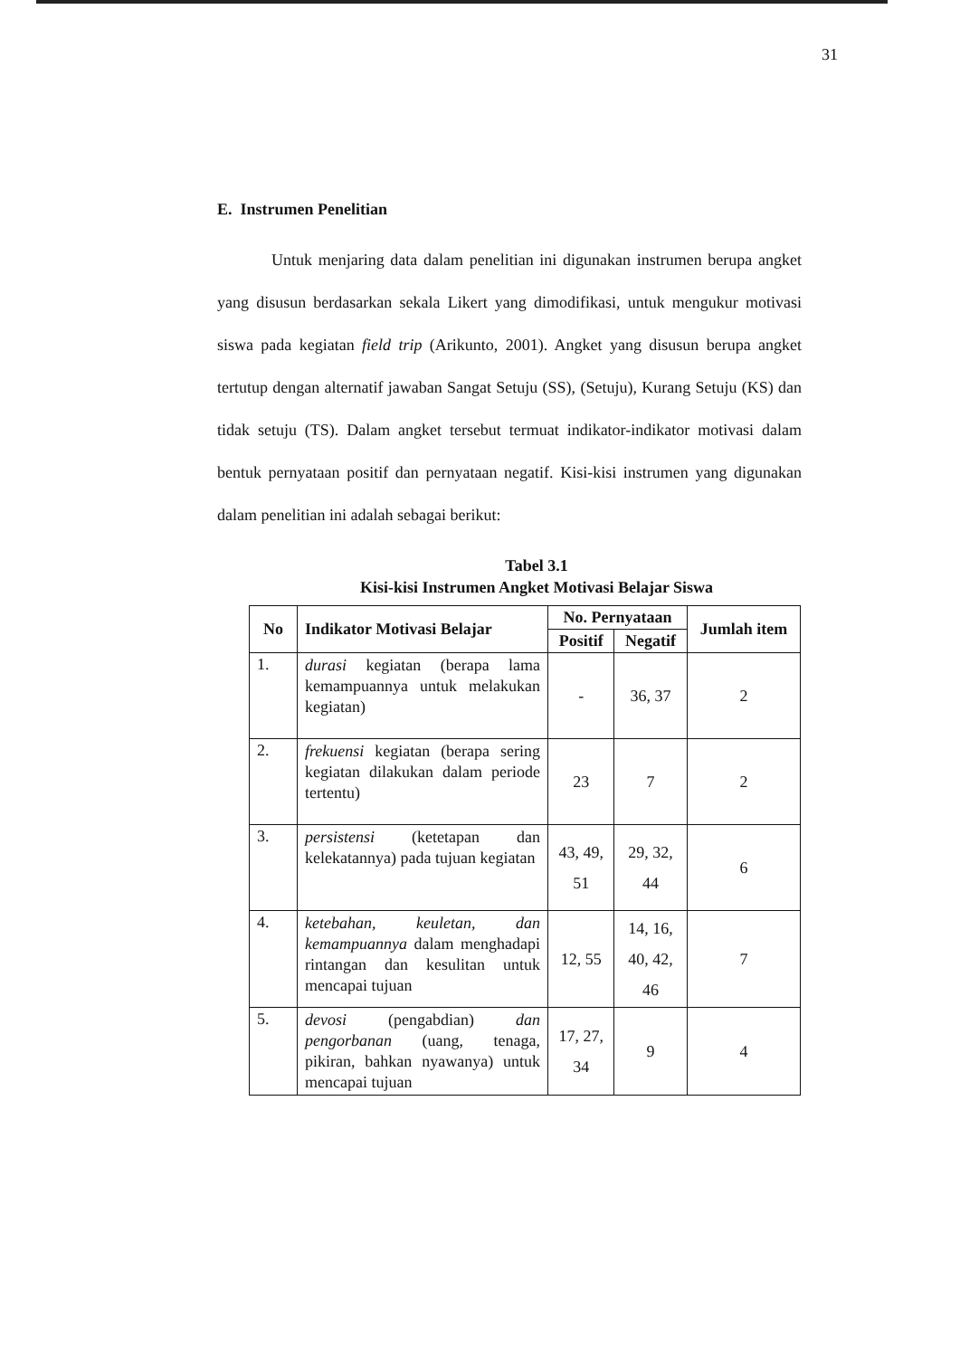31
E. Instrumen Penelitian
Untuk menjaring data dalam penelitian ini digunakan instrumen berupa angket yang disusun berdasarkan sekala Likert yang dimodifikasi, untuk mengukur motivasi siswa pada kegiatan field trip (Arikunto, 2001). Angket yang disusun berupa angket tertutup dengan alternatif jawaban Sangat Setuju (SS), (Setuju), Kurang Setuju (KS) dan tidak setuju (TS). Dalam angket tersebut termuat indikator-indikator motivasi dalam bentuk pernyataan positif dan pernyataan negatif. Kisi-kisi instrumen yang digunakan dalam penelitian ini adalah sebagai berikut:
Tabel 3.1
Kisi-kisi Instrumen Angket Motivasi Belajar Siswa
| No | Indikator Motivasi Belajar | No. Pernyataan | | Jumlah item |
| --- | --- | --- | --- | --- |
| | | Positif | Negatif | |
| 1. | durasi kegiatan (berapa lama kemampuannya untuk melakukan kegiatan) | - | 36, 37 | 2 |
| 2. | frekuensi kegiatan (berapa sering kegiatan dilakukan dalam periode tertentu) | 23 | 7 | 2 |
| 3. | persistensi (ketetapan dan kelekatannya) pada tujuan kegiatan | 43, 49, 51 | 29, 32, 44 | 6 |
| 4. | ketebahan, keuletan, dan kemampuannya dalam menghadapi rintangan dan kesulitan untuk mencapai tujuan | 12, 55 | 14, 16, 40, 42, 46 | 7 |
| 5. | devosi (pengabdian) dan pengorbanan (uang, tenaga, pikiran, bahkan nyawanya) untuk mencapai tujuan | 17, 27, 34 | 9 | 4 |